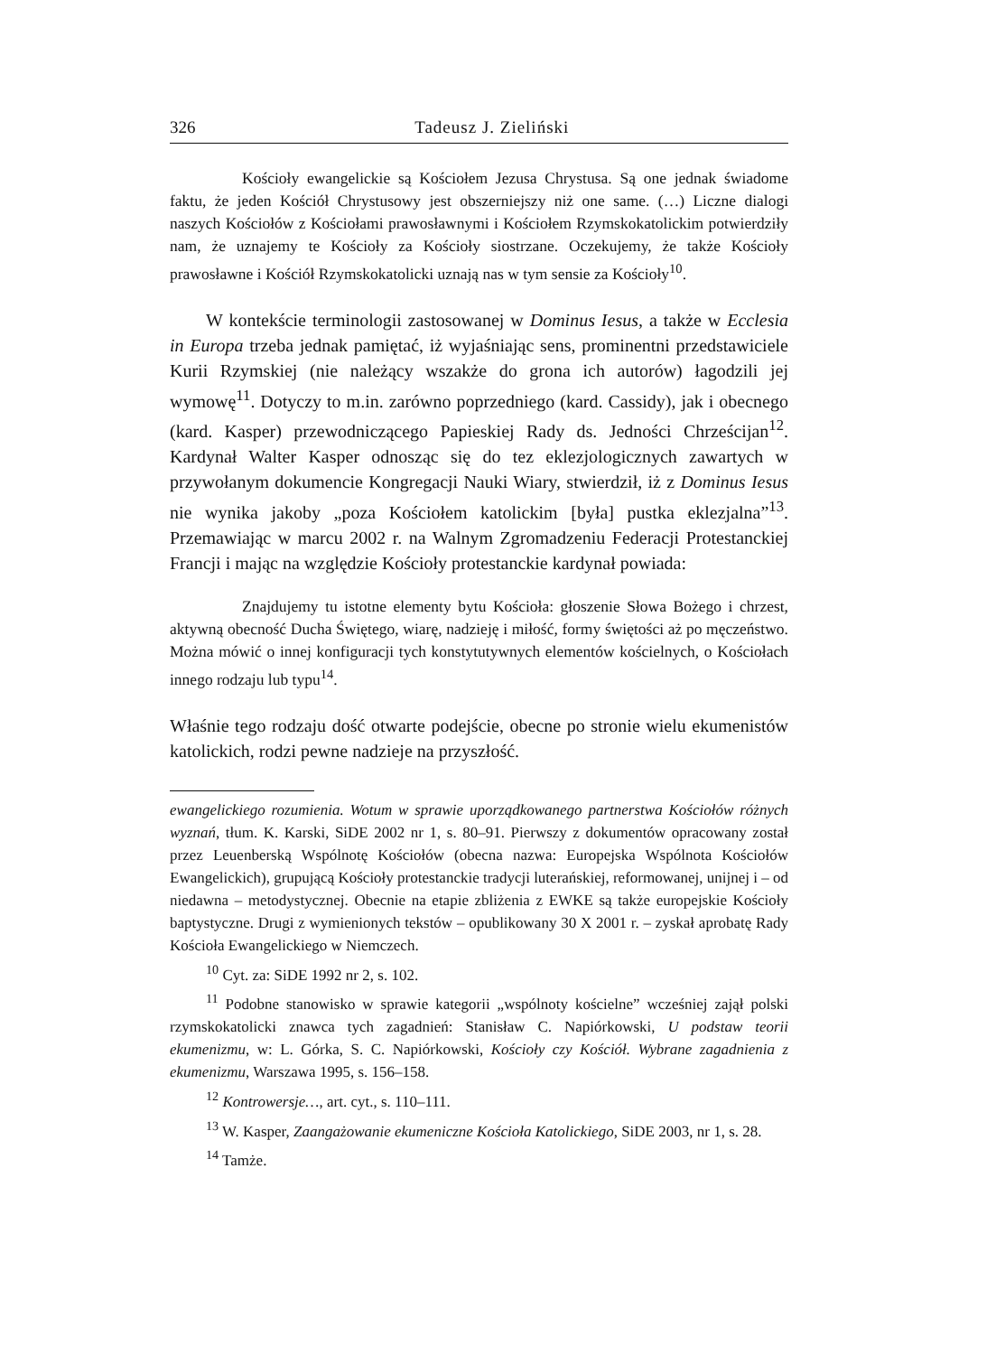326 Tadeusz J. Zieliński
Kościoły ewangelickie są Kościołem Jezusa Chrystusa. Są one jednak świadome faktu, że jeden Kościół Chrystusowy jest obszerniejszy niż one same. (…) Liczne dialogi naszych Kościołów z Kościołami prawosławnymi i Kościołem Rzymskokatolickim potwierdziły nam, że uznajemy te Kościoły za Kościoły siostrzane. Oczekujemy, że także Kościoły prawosławne i Kościół Rzymskokatolicki uznają nas w tym sensie za Kościoły<sup>10</sup>.
W kontekście terminologii zastosowanej w Dominus Iesus, a także w Ecclesia in Europa trzeba jednak pamiętać, iż wyjaśniając sens, prominentni przedstawiciele Kurii Rzymskiej (nie należący wszakże do grona ich autorów) łagodzili jej wymowę<sup>11</sup>. Dotyczy to m.in. zarówno poprzedniego (kard. Cassidy), jak i obecnego (kard. Kasper) przewodniczącego Papieskiej Rady ds. Jedności Chrześcijan<sup>12</sup>. Kardynał Walter Kasper odnosząc się do tez eklezjologicznych zawartych w przywołanym dokumencie Kongregacji Nauki Wiary, stwierdził, iż z Dominus Iesus nie wynika jakoby „poza Kościołem katolickim [była] pustka eklezjalna”<sup>13</sup>. Przemawiając w marcu 2002 r. na Walnym Zgromadzeniu Federacji Protestanckiej Francji i mając na względzie Kościoły protestanckie kardynał powiada:
Znajdujemy tu istotne elementy bytu Kościoła: głoszenie Słowa Bożego i chrzest, aktywną obecność Ducha Świętego, wiarę, nadzieję i miłość, formy świętości aż po męczeństwo. Można mówić o innej konfiguracji tych konstytutywnych elementów kościelnych, o Kościołach innego rodzaju lub typu<sup>14</sup>.
Właśnie tego rodzaju dość otwarte podejście, obecne po stronie wielu ekumenistów katolickich, rodzi pewne nadzieje na przyszłość.
ewangelickiego rozumienia. Wotum w sprawie uporządkowanego partnerstwa Kościołów różnych wyznań, tłum. K. Karski, SiDE 2002 nr 1, s. 80–91. Pierwszy z dokumentów opracowany został przez Leuenberską Wspólnotę Kościołów (obecna nazwa: Europejska Wspólnota Kościołów Ewangelickich), grupującą Kościoły protestanckie tradycji luterańskiej, reformowanej, unijnej i – od niedawna – metodystycznej. Obecnie na etapie zbliżenia z EWKE są także europejskie Kościoły baptystyczne. Drugi z wymienionych tekstów – opublikowany 30 X 2001 r. – zyskał aprobatę Rady Kościoła Ewangelickiego w Niemczech.
<sup>10</sup> Cyt. za: SiDE 1992 nr 2, s. 102.
<sup>11</sup> Podobne stanowisko w sprawie kategorii „wspólnoty kościelne” wcześniej zajął polski rzymskokatolicki znawca tych zagadnień: Stanisław C. Napiórkowski, U podstaw teorii ekumenizmu, w: L. Górka, S. C. Napiórkowski, Kościoły czy Kościół. Wybrane zagadnienia z ekumenizmu, Warszawa 1995, s. 156–158.
<sup>12</sup> Kontrowersje…, art. cyt., s. 110–111.
<sup>13</sup> W. Kasper, Zaangażowanie ekumeniczne Kościoła Katolickiego, SiDE 2003, nr 1, s. 28.
<sup>14</sup> Tamże.